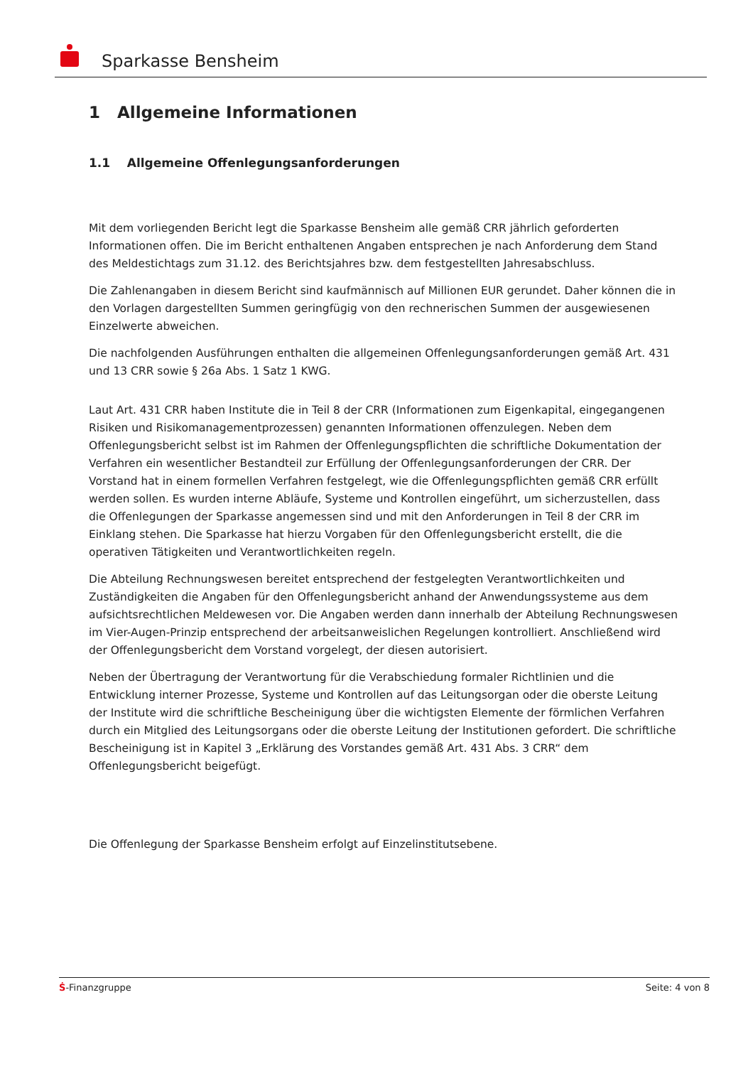Sparkasse Bensheim
1 Allgemeine Informationen
1.1 Allgemeine Offenlegungsanforderungen
Mit dem vorliegenden Bericht legt die Sparkasse Bensheim alle gemäß CRR jährlich geforderten Informationen offen. Die im Bericht enthaltenen Angaben entsprechen je nach Anforderung dem Stand des Meldestichtags zum 31.12. des Berichtsjahres bzw. dem festgestellten Jahresabschluss.
Die Zahlenangaben in diesem Bericht sind kaufmännisch auf Millionen EUR gerundet. Daher können die in den Vorlagen dargestellten Summen geringfügig von den rechnerischen Summen der ausgewiesenen Einzelwerte abweichen.
Die nachfolgenden Ausführungen enthalten die allgemeinen Offenlegungsanforderungen gemäß Art. 431 und 13 CRR sowie § 26a Abs. 1 Satz 1 KWG.
Laut Art. 431 CRR haben Institute die in Teil 8 der CRR (Informationen zum Eigenkapital, eingegangenen Risiken und Risikomanagementprozessen) genannten Informationen offenzulegen. Neben dem Offenlegungsbericht selbst ist im Rahmen der Offenlegungspflichten die schriftliche Dokumentation der Verfahren ein wesentlicher Bestandteil zur Erfüllung der Offenlegungsanforderungen der CRR. Der Vorstand hat in einem formellen Verfahren festgelegt, wie die Offenlegungspflichten gemäß CRR erfüllt werden sollen. Es wurden interne Abläufe, Systeme und Kontrollen eingeführt, um sicherzustellen, dass die Offenlegungen der Sparkasse angemessen sind und mit den Anforderungen in Teil 8 der CRR im Einklang stehen. Die Sparkasse hat hierzu Vorgaben für den Offenlegungsbericht erstellt, die die operativen Tätigkeiten und Verantwortlichkeiten regeln.
Die Abteilung Rechnungswesen bereitet entsprechend der festgelegten Verantwortlichkeiten und Zuständigkeiten die Angaben für den Offenlegungsbericht anhand der Anwendungssysteme aus dem aufsichtsrechtlichen Meldewesen vor. Die Angaben werden dann innerhalb der Abteilung Rechnungswesen im Vier-Augen-Prinzip entsprechend der arbeitsanweislichen Regelungen kontrolliert. Anschließend wird der Offenlegungsbericht dem Vorstand vorgelegt, der diesen autorisiert.
Neben der Übertragung der Verantwortung für die Verabschiedung formaler Richtlinien und die Entwicklung interner Prozesse, Systeme und Kontrollen auf das Leitungsorgan oder die oberste Leitung der Institute wird die schriftliche Bescheinigung über die wichtigsten Elemente der förmlichen Verfahren durch ein Mitglied des Leitungsorgans oder die oberste Leitung der Institutionen gefordert. Die schriftliche Bescheinigung ist in Kapitel 3 „Erklärung des Vorstandes gemäß Art. 431 Abs. 3 CRR“ dem Offenlegungsbericht beigefügt.
Die Offenlegung der Sparkasse Bensheim erfolgt auf Einzelinstitutsebene.
Ṡ-Finanzgruppe Seite: 4 von 8